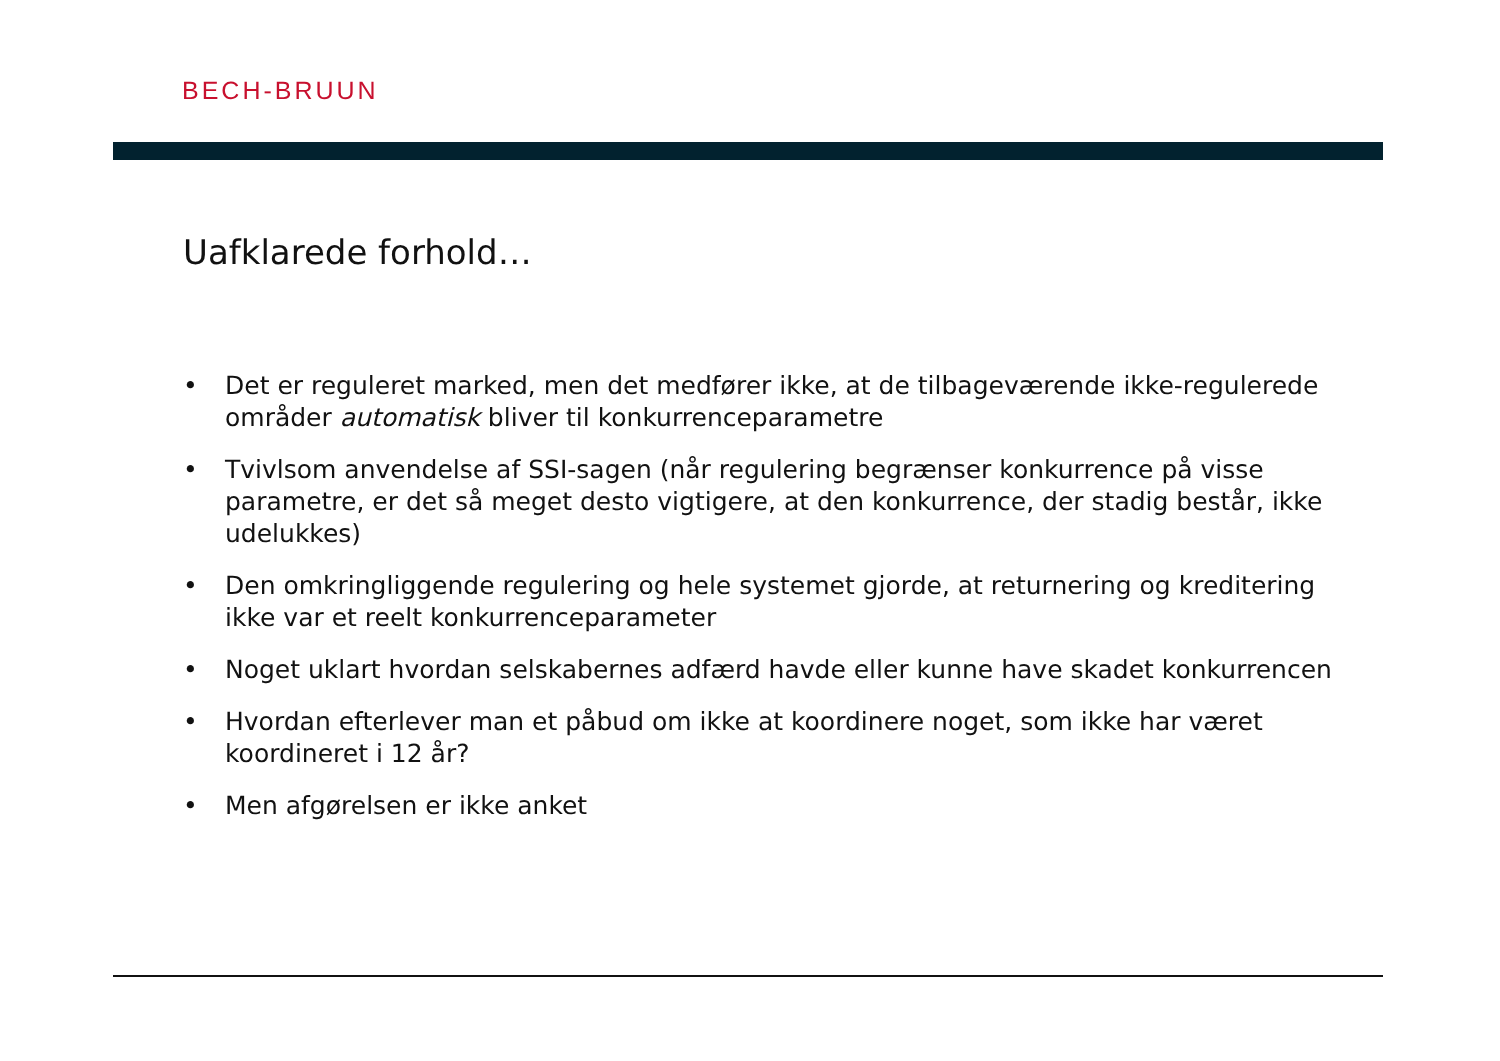BECH-BRUUN
Uafklarede forhold…
• Det er reguleret marked, men det medfører ikke, at de tilbageværende ikke-regulerede områder automatisk bliver til konkurrenceparametre
• Tvivlsom anvendelse af SSI-sagen (når regulering begrænser konkurrence på visse parametre, er det så meget desto vigtigere, at den konkurrence, der stadig består, ikke udelukkes)
• Den omkringliggende regulering og hele systemet gjorde, at returnering og kreditering ikke var et reelt konkurrenceparameter
• Noget uklart hvordan selskabernes adfærd havde eller kunne have skadet konkurrencen
• Hvordan efterlever man et påbud om ikke at koordinere noget, som ikke har været koordineret i 12 år?
• Men afgørelsen er ikke anket